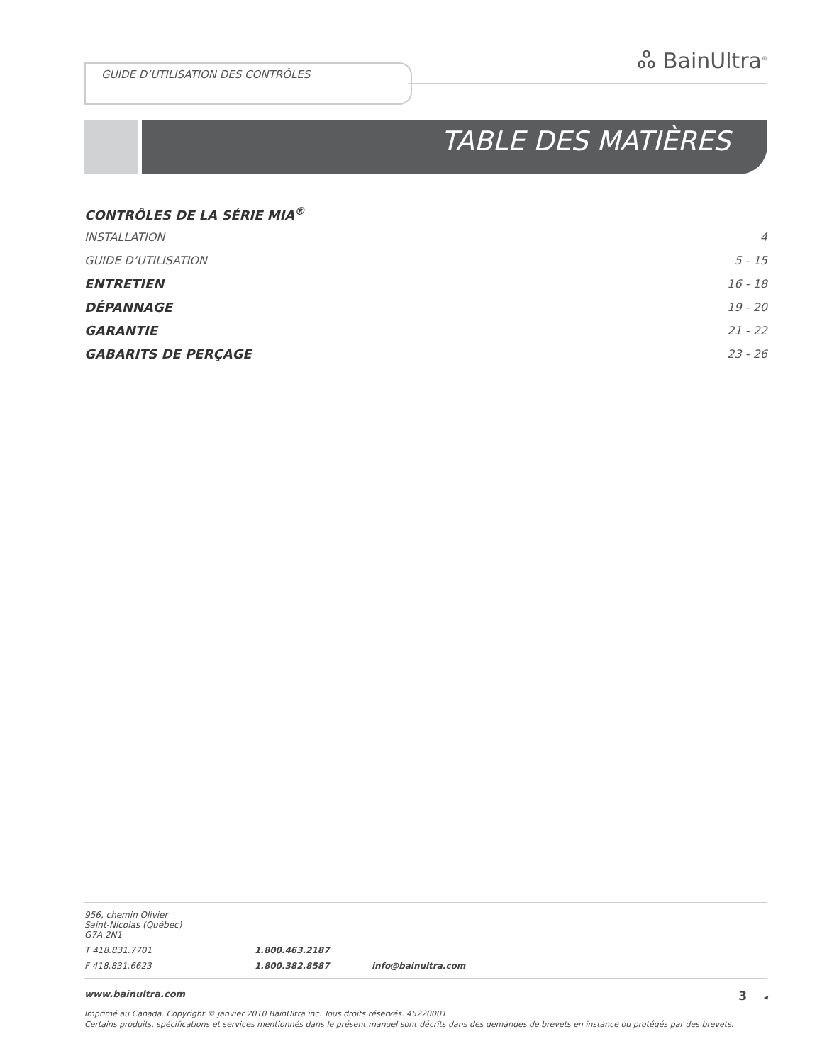GUIDE D’UTILISATION DES CONTRÔLES ஃ BainUltra<sup>®</sup>
TABLE DES MATIÈRES
CONTRÔLES DE LA SÉRIE MIA<sup>®</sup>
INSTALLATION 4
GUIDE D’UTILISATION 5 - 15
ENTRETIEN 16 - 18
DÉPANNAGE 19 - 20
GARANTIE 21 - 22
GABARITS DE PERÇAGE 23 - 26
956, chemin Olivier
Saint-Nicolas (Québec)
G7A 2N1
T 418.831.7701 1.800.463.2187
F 418.831.6623 1.800.382.8587 info@bainultra.com
www.bainultra.com 3 ◂
Imprimé au Canada. Copyright © janvier 2010 BainUltra inc. Tous droits réservés. 45220001
Certains produits, spécifications et services mentionnés dans le présent manuel sont décrits dans des demandes de brevets en instance ou protégés par des brevets.